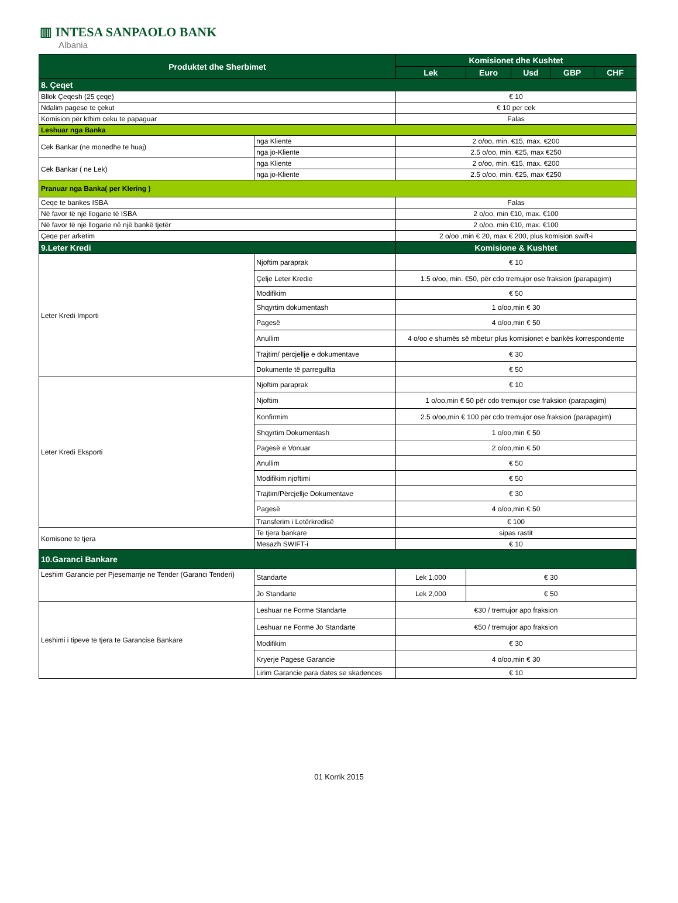▥ INTESA SANPAOLO BANK
Albania
| Produktet dhe Sherbimet | | Komisionet dhe Kushtet | | | | |
| --- | --- | --- | --- | --- | --- | --- |
| | | Lek | Euro | Usd | GBP | CHF |
| 8. Çeqet | | | | | | |
| Bllok Çeqesh (25 çeqe) | | € 10 | | | | |
| Ndalim pagese te çekut | | € 10 per cek | | | | |
| Komision për kthim ceku te papaguar | | Falas | | | | |
| Leshuar nga Banka | | | | | | |
| Cek Bankar (ne monedhe te huaj) | nga Kliente | 2 o/oo, min. €15, max. €200 | | | | |
| | nga jo-Kliente | 2.5 o/oo, min. €25, max €250 | | | | |
| Cek Bankar ( ne Lek) | nga Kliente | 2 o/oo, min. €15, max. €200 | | | | |
| | nga jo-Kliente | 2.5 o/oo, min. €25, max €250 | | | | |
| Pranuar nga Banka( per Klering ) | | | | | | |
| Ceqe te bankes ISBA | | Falas | | | | |
| Në favor të një llogarie të ISBA | | 2 o/oo, min €10, max. €100 | | | | |
| Në favor të një llogarie në një bankë tjetër | | 2 o/oo, min €10, max. €100 | | | | |
| Çeqe per arketim | | 2 o/oo ,min € 20, max € 200, plus komision swift-i | | | | |
| 9.Leter Kredi | | Komisione & Kushtet | | | | |
| Leter Kredi Importi | Njoftim paraprak | € 10 | | | | |
| | Çelje Leter Kredie | 1.5 o/oo, min. €50, për cdo tremujor ose fraksion (parapagim) | | | | |
| | Modifikim | € 50 | | | | |
| | Shqyrtim dokumentash | 1 o/oo,min € 30 | | | | |
| | Pagesë | 4 o/oo,min € 50 | | | | |
| | Anullim | 4 o/oo e shumës së mbetur plus komisionet e bankës korrespondente | | | | |
| | Trajtim/ përcjellje e dokumentave | € 30 | | | | |
| | Dokumente të parregullta | € 50 | | | | |
| Leter Kredi Eksporti | Njoftim paraprak | € 10 | | | | |
| | Njoftim | 1 o/oo,min € 50 për cdo tremujor ose fraksion (parapagim) | | | | |
| | Konfirmim | 2.5 o/oo,min € 100 për cdo tremujor ose fraksion (parapagim) | | | | |
| | Shqyrtim Dokumentash | 1 o/oo,min € 50 | | | | |
| | Pagesë e Vonuar | 2 o/oo,min € 50 | | | | |
| | Anullim | € 50 | | | | |
| | Modifikim njoftimi | € 50 | | | | |
| | Trajtim/Përcjellje Dokumentave | € 30 | | | | |
| | Pagesë | 4 o/oo,min € 50 | | | | |
| | Transferim i Letërkredisë | € 100 | | | | |
| Komisone te tjera | Te tjera bankare | sipas rastit | | | | |
| | Mesazh SWIFT-i | € 10 | | | | |
| 10.Garanci Bankare | | | | | | |
| Leshim Garancie per Pjesemarrje ne Tender (Garanci Tenderi) | Standarte | Lek 1,000 | € 30 | | | |
| | Jo Standarte | Lek 2,000 | € 50 | | | |
| Leshimi i tipeve te tjera te Garancise Bankare | Leshuar ne Forme Standarte | €30 / tremujor apo fraksion | | | | |
| | Leshuar ne Forme Jo Standarte | €50 / tremujor apo fraksion | | | | |
| | Modifikim | € 30 | | | | |
| | Kryerje Pagese Garancie | 4 o/oo,min € 30 | | | | |
| | Lirim Garancie para dates se skadences | € 10 | | | | |
01 Korrik 2015